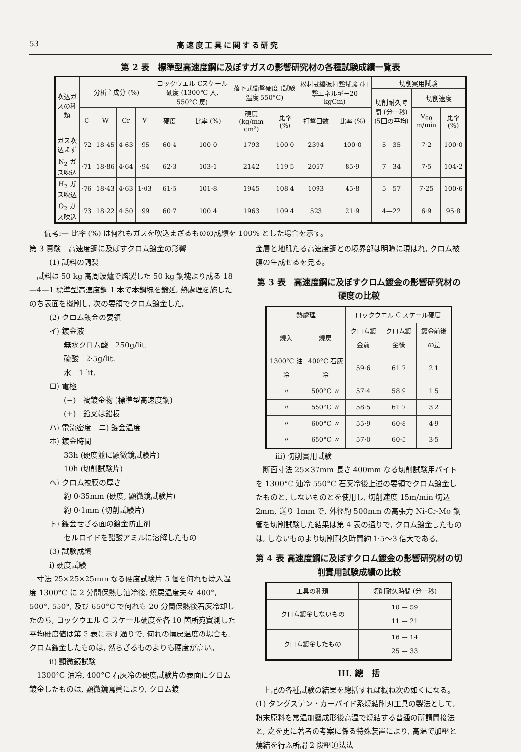53 高速度工具に関する研究
第 2 表　標準型高速度鋼に及ぼすガスの影響研究材の各種試験成績一覧表
| 吹込ガスの種類 | 分析主成分 (%) | | | | ロックウエル Cスケール硬度 (1300°C 入, 550°C 戻) | | 落下式衝撃硬度 (試験温度 550°C) | | 松村式繰返打撃試験 (打撃エネルギー20 kgCm) | | 切削実用試験 | | |
| --- | --- | --- | --- | --- | --- | --- | --- | --- | --- | --- | --- | --- | --- |
| | | | | | | | | | | | 切削耐久時間 (分一秒) (5回の平均) | 切削速度 | |
| | C | W | Cr | V | 硬度 | 比率 (%) | 硬度 (kg/mm cm²) | 比率 (%) | 打撃回数 | 比率 (%) | | V<sub>60</sub> m/min | 比率 (%) |
| ガス吹込まず | ·72 | 18·45 | 4·63 | ·95 | 60·4 | 100·0 | 1793 | 100·0 | 2394 | 100·0 | 5—35 | 7·2 | 100·0 |
| N<sub>2</sub> ガス吹込 | ·71 | 18·86 | 4·64 | ·94 | 62·3 | 103·1 | 2142 | 119·5 | 2057 | 85·9 | 7—34 | 7·5 | 104·2 |
| H<sub>2</sub> ガス吹込 | ·76 | 18·43 | 4·63 | 1·03 | 61·5 | 101·8 | 1945 | 108·4 | 1093 | 45·8 | 5—57 | 7·25 | 100·6 |
| O<sub>2</sub> ガス吹込 | ·73 | 18·22 | 4·50 | ·99 | 60·7 | 100·4 | 1963 | 109·4 | 523 | 21·9 | 4—22 | 6·9 | 95·8 |
備考:— 比率 (%) は何れもガスを吹込まざるものの成績を 100% とした場合を示す。
第 3 實験　高速度鋼に及ぼすクロム鍍金の影響
(1) 試料の調製
　試料は 50 kg 高周波爐で熔製した 50 kg 鋼塊より成る 18—4—1 標準型高速度鋼 1 本で本鋼塊を鍛延, 熱處理を施したのち表面を機削し, 次の要領でクロム鍍金した。
(2) クロム鍍金の要領
イ) 鍍金液
無水クロム酸　250g/lit.
硫酸　2·5g/lit.
水　1 lit.
ロ) 電極
(−)　被鍍金物 (標準型高速度鋼)
(+)　鉛叉は鉛板
ハ) 電流密度　ニ) 鍍金温度
ホ) 鍍金時間
33h (硬度並に顯微鏡試験片)
10h (切削試験片)
ヘ) クロム被膜の厚さ
約 0·35mm (硬度, 顯微鏡試験片)
約 0·1mm (切削試験片)
ト) 鍍金せざる面の鍍金防止剤
セルロイドを醋酸アミルに溶解したもの
(3) 試験成績
i) 硬度試験
　寸法 25×25×25mm なる硬度試験片 5 個を何れも燒入温度 1300°C に 2 分間保熱し油冷後, 燒戻温度夫々 400°, 500°, 550°, 及び 650°C で何れも 20 分間保熱後石灰冷却したのち, ロックウエル C スケール硬度を各 10 箇所宛實測した平均硬度値は第 3 表に示す通りで, 何れの燒戻温度の場合も, クロム鍍金したものは, 然らざるものよりも硬度が高い。
ii) 顯微鏡試験
　1300°C 油冷, 400°C 石灰冷の硬度試験片の表面にクロム鍍金したものは, 顯微鏡寫眞により, クロム鍍
金層と地肌たる高速度鋼との境界部は明瞭に現はれ, クロム被膜の生成せるを見る。
第 3 表　高速度鋼に及ぼすクロム鍍金の影響研究材の硬度の比較
| 熱處理 | | ロックウエル C スケール硬度 | | |
| --- | --- | --- | --- | --- |
| 燒入 | 燒戻 | クロム鍍金前 | クロム鍍金後 | 鍍金前後の差 |
| 1300°C 油冷 | 400°C 石灰冷 | 59·6 | 61·7 | 2·1 |
| 〃 | 500°C 〃 | 57·4 | 58·9 | 1·5 |
| 〃 | 550°C 〃 | 58·5 | 61·7 | 3·2 |
| 〃 | 600°C 〃 | 55·9 | 60·8 | 4·9 |
| 〃 | 650°C 〃 | 57·0 | 60·5 | 3·5 |
iii) 切削實用試験
　断面寸法 25×37mm 長さ 400mm なる切削試験用バイトを 1300°C 油冷 550°C 石灰冷後上述の要領でクロム鍍金したものと, しないものとを使用し, 切削速度 15m/min 切込 2mm, 送り 1mm で, 外徑約 500mm の高張力 Ni-Cr-Mo 鋼管を切削試験した結果は第 4 表の通りで, クロム鍍金したものは, しないものより切削耐久時間約 1·5〜3 倍大である。
第 4 表 高速度鋼に及ぼすクロム鍍金の影響研究材の切削實用試験成績の比較
| 工具の種類 | 切削耐久時間 (分一秒) |
| --- | --- |
| クロム鍍金しないもの | 10 — 59 11 — 21 |
| クロム鍍金したもの | 16 — 14 25 — 33 |
III. 總　括
　上記の各種試験の結果を總括すれば概ね次の如くになる。
(1) タングステン・カーバイド系燒結附刃工具の製法として, 粉末原料を常温加壓成形後高温で燒結する普通の所謂間接法と, 之を更に著者の考案に係る特殊装置により, 高温で加壓と燒結を行ふ所謂 2 段壓迫法法